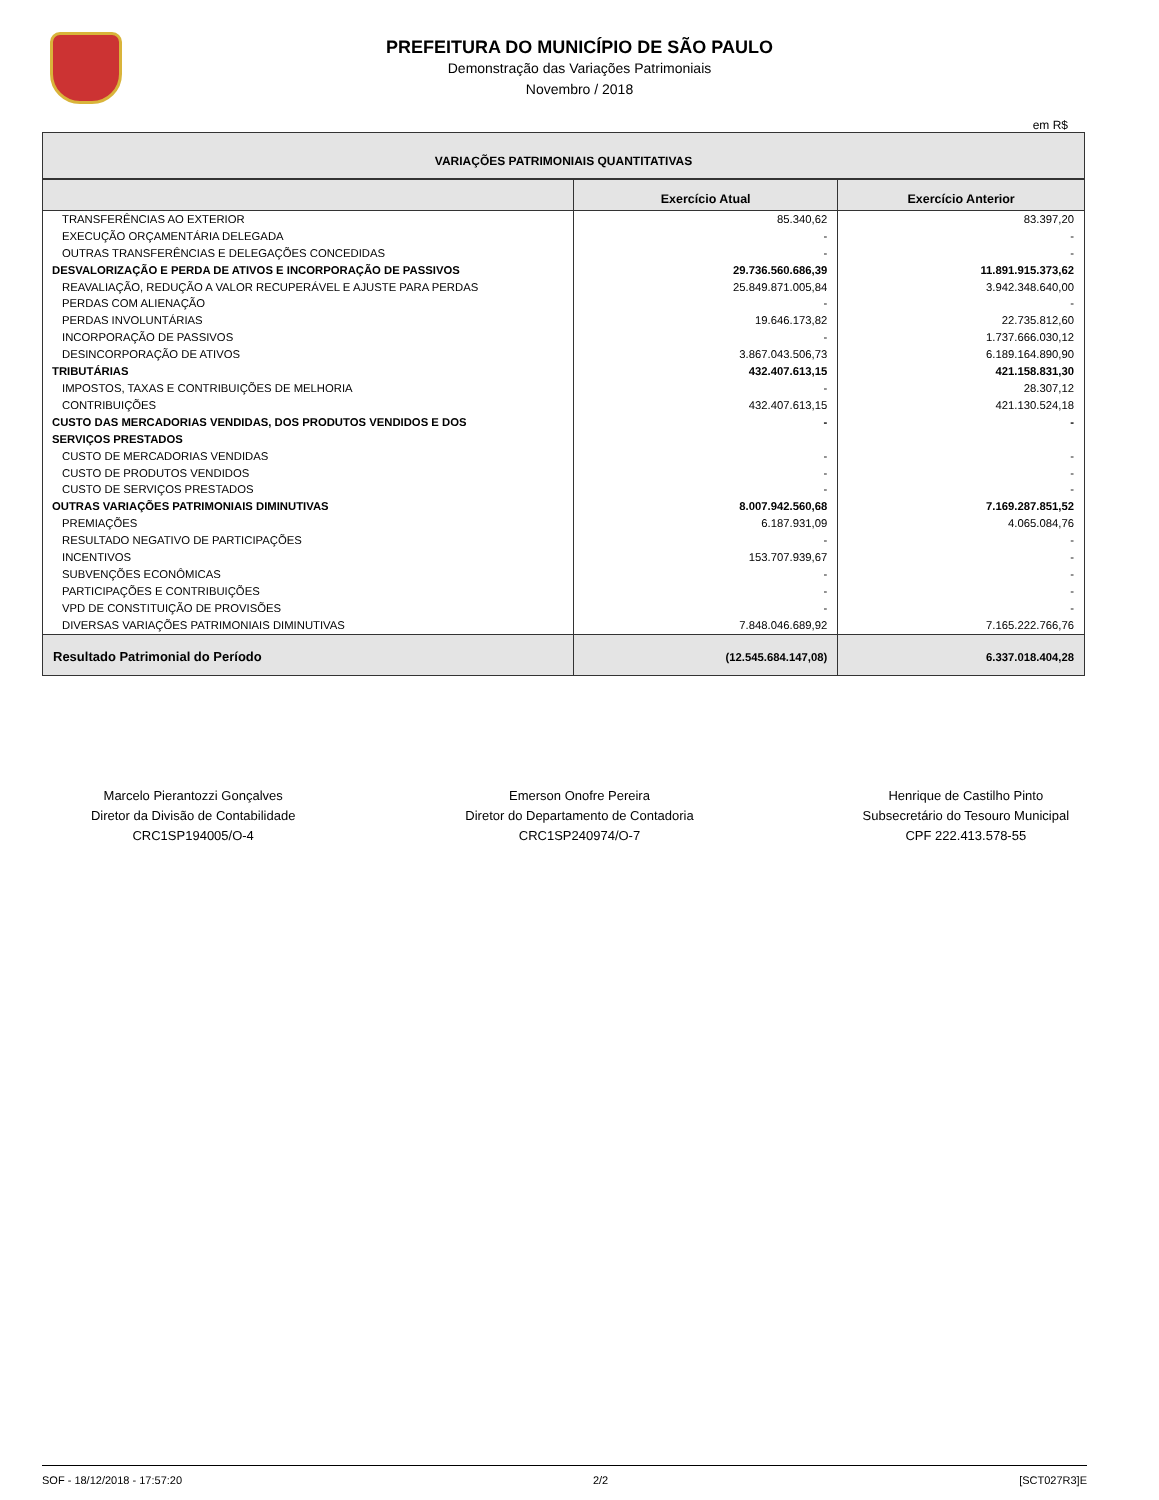PREFEITURA DO MUNICÍPIO DE SÃO PAULO
Demonstração das Variações Patrimoniais
Novembro / 2018
em R$
| VARIAÇÕES PATRIMONIAIS QUANTITATIVAS | | |
| | Exercício Atual | Exercício Anterior |
| TRANSFERÊNCIAS AO EXTERIOR | 85.340,62 | 83.397,20 |
| EXECUÇÃO ORÇAMENTÁRIA DELEGADA | - | - |
| OUTRAS TRANSFERÊNCIAS E DELEGAÇÕES CONCEDIDAS | - | - |
| DESVALORIZAÇÃO E PERDA DE ATIVOS E INCORPORAÇÃO DE PASSIVOS | 29.736.560.686,39 | 11.891.915.373,62 |
| REAVALIAÇÃO, REDUÇÃO A VALOR RECUPERÁVEL E AJUSTE PARA PERDAS | 25.849.871.005,84 | 3.942.348.640,00 |
| PERDAS COM ALIENAÇÃO | - | - |
| PERDAS INVOLUNTÁRIAS | 19.646.173,82 | 22.735.812,60 |
| INCORPORAÇÃO DE PASSIVOS | - | 1.737.666.030,12 |
| DESINCORPORAÇÃO DE ATIVOS | 3.867.043.506,73 | 6.189.164.890,90 |
| TRIBUTÁRIAS | 432.407.613,15 | 421.158.831,30 |
| IMPOSTOS, TAXAS E CONTRIBUIÇÕES DE MELHORIA | - | 28.307,12 |
| CONTRIBUIÇÕES | 432.407.613,15 | 421.130.524,18 |
| CUSTO DAS MERCADORIAS VENDIDAS, DOS PRODUTOS VENDIDOS E DOS SERVIÇOS PRESTADOS | - | - |
| CUSTO DE MERCADORIAS VENDIDAS | - | - |
| CUSTO DE PRODUTOS VENDIDOS | - | - |
| CUSTO DE SERVIÇOS PRESTADOS | - | - |
| OUTRAS VARIAÇÕES PATRIMONIAIS DIMINUTIVAS | 8.007.942.560,68 | 7.169.287.851,52 |
| PREMIAÇÕES | 6.187.931,09 | 4.065.084,76 |
| RESULTADO NEGATIVO DE PARTICIPAÇÕES | - | - |
| INCENTIVOS | 153.707.939,67 | - |
| SUBVENÇÕES ECONÔMICAS | - | - |
| PARTICIPAÇÕES E CONTRIBUIÇÕES | - | - |
| VPD DE CONSTITUIÇÃO DE PROVISÕES | - | - |
| DIVERSAS VARIAÇÕES PATRIMONIAIS DIMINUTIVAS | 7.848.046.689,92 | 7.165.222.766,76 |
| Resultado Patrimonial do Período | (12.545.684.147,08) | 6.337.018.404,28 |
Marcelo Pierantozzi Gonçalves
Diretor da Divisão de Contabilidade
CRC1SP194005/O-4
Emerson Onofre Pereira
Diretor do Departamento de Contadoria
CRC1SP240974/O-7
Henrique de Castilho Pinto
Subsecretário do Tesouro Municipal
CPF 222.413.578-55
SOF - 18/12/2018 - 17:57:20 2/2 [SCT027R3]E